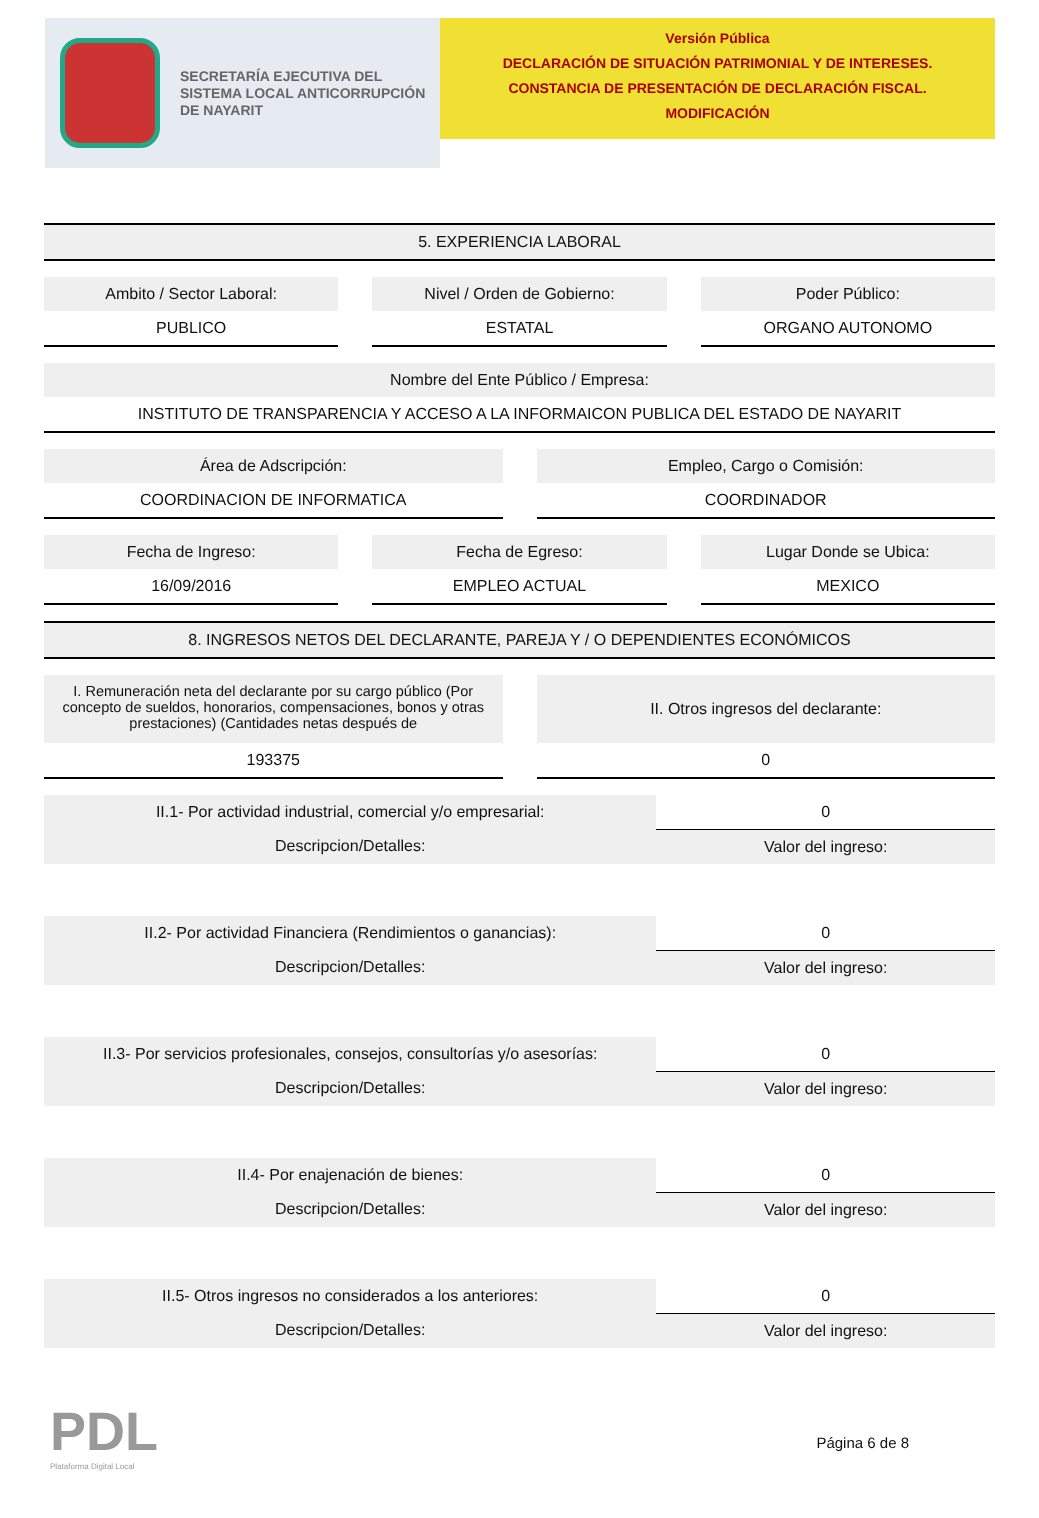SECRETARÍA EJECUTIVA DEL
SISTEMA LOCAL ANTICORRUPCIÓN
DE NAYARIT
Versión Pública
DECLARACIÓN DE SITUACIÓN PATRIMONIAL Y DE INTERESES.
CONSTANCIA DE PRESENTACIÓN DE DECLARACIÓN FISCAL.
MODIFICACIÓN
5. EXPERIENCIA LABORAL
Ambito / Sector Laboral:
PUBLICO
Nivel / Orden de Gobierno:
ESTATAL
Poder Público:
ORGANO AUTONOMO
Nombre del Ente Público / Empresa:
INSTITUTO DE TRANSPARENCIA Y ACCESO A LA INFORMAICON PUBLICA DEL ESTADO DE NAYARIT
Área de Adscripción:
COORDINACION DE INFORMATICA
Empleo, Cargo o Comisión:
COORDINADOR
Fecha de Ingreso:
16/09/2016
Fecha de Egreso:
EMPLEO ACTUAL
Lugar Donde se Ubica:
MEXICO
8. INGRESOS NETOS DEL DECLARANTE, PAREJA Y / O DEPENDIENTES ECONÓMICOS
I. Remuneración neta del declarante por su cargo público (Por concepto de sueldos, honorarios, compensaciones, bonos y otras prestaciones) (Cantidades netas después de
193375
II. Otros ingresos del declarante:
0
II.1- Por actividad industrial, comercial y/o empresarial:
Descripcion/Detalles:
0
Valor del ingreso:
II.2- Por actividad Financiera (Rendimientos o ganancias):
Descripcion/Detalles:
0
Valor del ingreso:
II.3- Por servicios profesionales, consejos, consultorías y/o asesorías:
Descripcion/Detalles:
0
Valor del ingreso:
II.4- Por enajenación de bienes:
Descripcion/Detalles:
0
Valor del ingreso:
II.5- Otros ingresos no considerados a los anteriores:
Descripcion/Detalles:
0
Valor del ingreso:
PDL
Plataforma Digital Local
Página 6 de 8